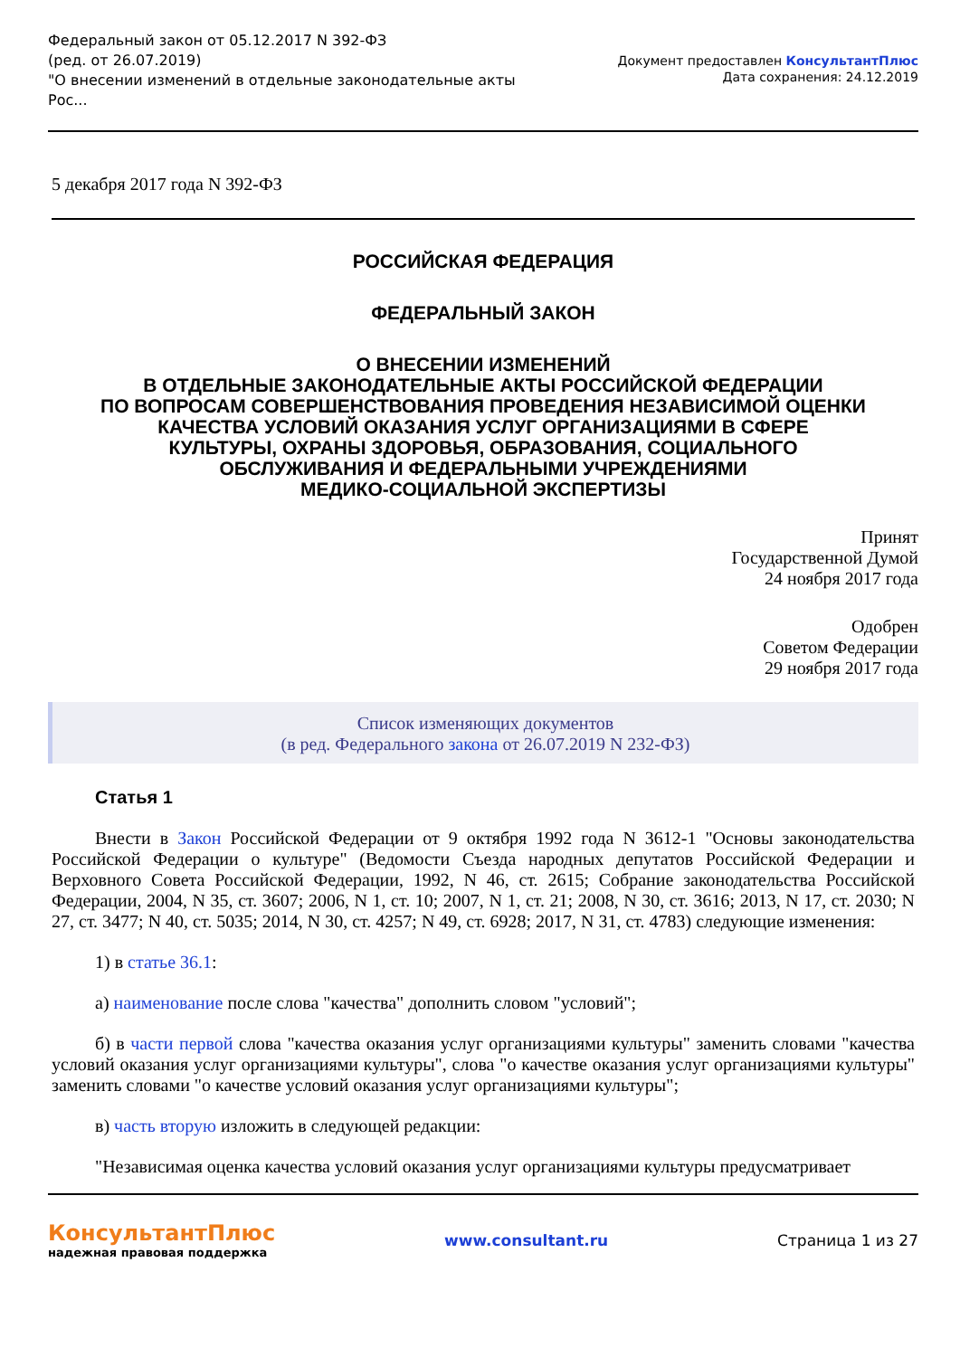Федеральный закон от 05.12.2017 N 392-ФЗ
(ред. от 26.07.2019)
"О внесении изменений в отдельные законодательные акты
Рос...
Документ предоставлен КонсультантПлюс
Дата сохранения: 24.12.2019
5 декабря 2017 года N 392-ФЗ
РОССИЙСКАЯ ФЕДЕРАЦИЯ
ФЕДЕРАЛЬНЫЙ ЗАКОН
О ВНЕСЕНИИ ИЗМЕНЕНИЙ
В ОТДЕЛЬНЫЕ ЗАКОНОДАТЕЛЬНЫЕ АКТЫ РОССИЙСКОЙ ФЕДЕРАЦИИ
ПО ВОПРОСАМ СОВЕРШЕНСТВОВАНИЯ ПРОВЕДЕНИЯ НЕЗАВИСИМОЙ ОЦЕНКИ
КАЧЕСТВА УСЛОВИЙ ОКАЗАНИЯ УСЛУГ ОРГАНИЗАЦИЯМИ В СФЕРЕ
КУЛЬТУРЫ, ОХРАНЫ ЗДОРОВЬЯ, ОБРАЗОВАНИЯ, СОЦИАЛЬНОГО
ОБСЛУЖИВАНИЯ И ФЕДЕРАЛЬНЫМИ УЧРЕЖДЕНИЯМИ
МЕДИКО-СОЦИАЛЬНОЙ ЭКСПЕРТИЗЫ
Принят
Государственной Думой
24 ноября 2017 года
Одобрен
Советом Федерации
29 ноября 2017 года
Список изменяющих документов
(в ред. Федерального закона от 26.07.2019 N 232-ФЗ)
Статья 1
Внести в Закон Российской Федерации от 9 октября 1992 года N 3612-1 "Основы законодательства Российской Федерации о культуре" (Ведомости Съезда народных депутатов Российской Федерации и Верховного Совета Российской Федерации, 1992, N 46, ст. 2615; Собрание законодательства Российской Федерации, 2004, N 35, ст. 3607; 2006, N 1, ст. 10; 2007, N 1, ст. 21; 2008, N 30, ст. 3616; 2013, N 17, ст. 2030; N 27, ст. 3477; N 40, ст. 5035; 2014, N 30, ст. 4257; N 49, ст. 6928; 2017, N 31, ст. 4783) следующие изменения:
1) в статье 36.1:
а) наименование после слова "качества" дополнить словом "условий";
б) в части первой слова "качества оказания услуг организациями культуры" заменить словами "качества условий оказания услуг организациями культуры", слова "о качестве оказания услуг организациями культуры" заменить словами "о качестве условий оказания услуг организациями культуры";
в) часть вторую изложить в следующей редакции:
"Независимая оценка качества условий оказания услуг организациями культуры предусматривает
КонсультантПлюс
надежная правовая поддержка
www.consultant.ru Страница 1 из 27